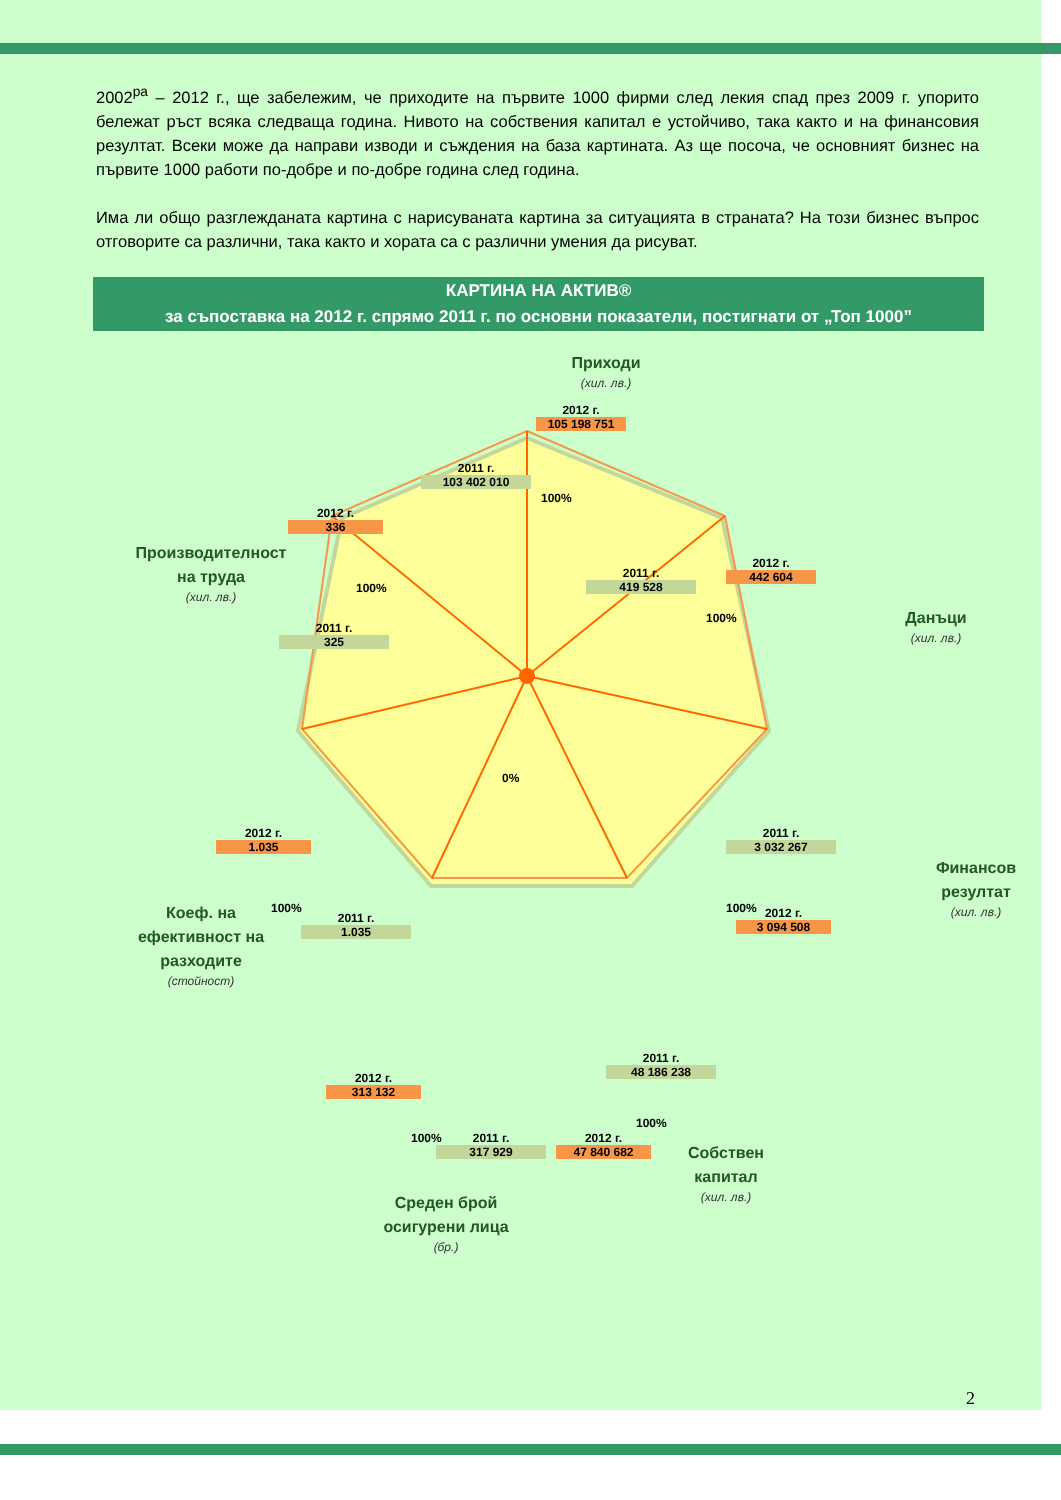2002<sup>ра</sup> – 2012 г., ще забележим, че приходите на първите 1000 фирми след лекия спад през 2009 г. упорито бележат ръст всяка следваща година. Нивото на собствения капитал е устойчиво, така както и на финансовия резултат. Всеки може да направи изводи и съждения на база картината. Аз ще посоча, че основният бизнес на първите 1000 работи по-добре и по-добре година след година.
Има ли общо разглежданата картина с нарисуваната картина за ситуацията в страната? На този бизнес въпрос отговорите са различни, така както и хората са с различни умения да рисуват.
КАРТИНА НА АКТИВ®
за съпоставка на 2012 г. спрямо 2011 г. по основни показатели, постигнати от „Топ 1000”
Приходи
(хил. лв.)
2012 г.
105 198 751
2011 г.
103 402 010
100%
Данъци
(хил. лв.)
2012 г.
442 604
2011 г.
419 528
100%
Финансов резултат
(хил. лв.)
2011 г.
3 032 267
2012 г.
3 094 508
100%
Собствен капитал
(хил. лв.)
2011 г.
48 186 238
2012 г.
47 840 682
100%
Среден брой осигурени лица
(бр.)
2011 г.
317 929
2012 г.
313 132
100%
Коеф. на ефективност на разходите
(стойност)
2012 г.
1.035
2011 г.
1.035
100%
Производителност на труда
(хил. лв.)
2012 г.
336
2011 г.
325
100%
0%
2